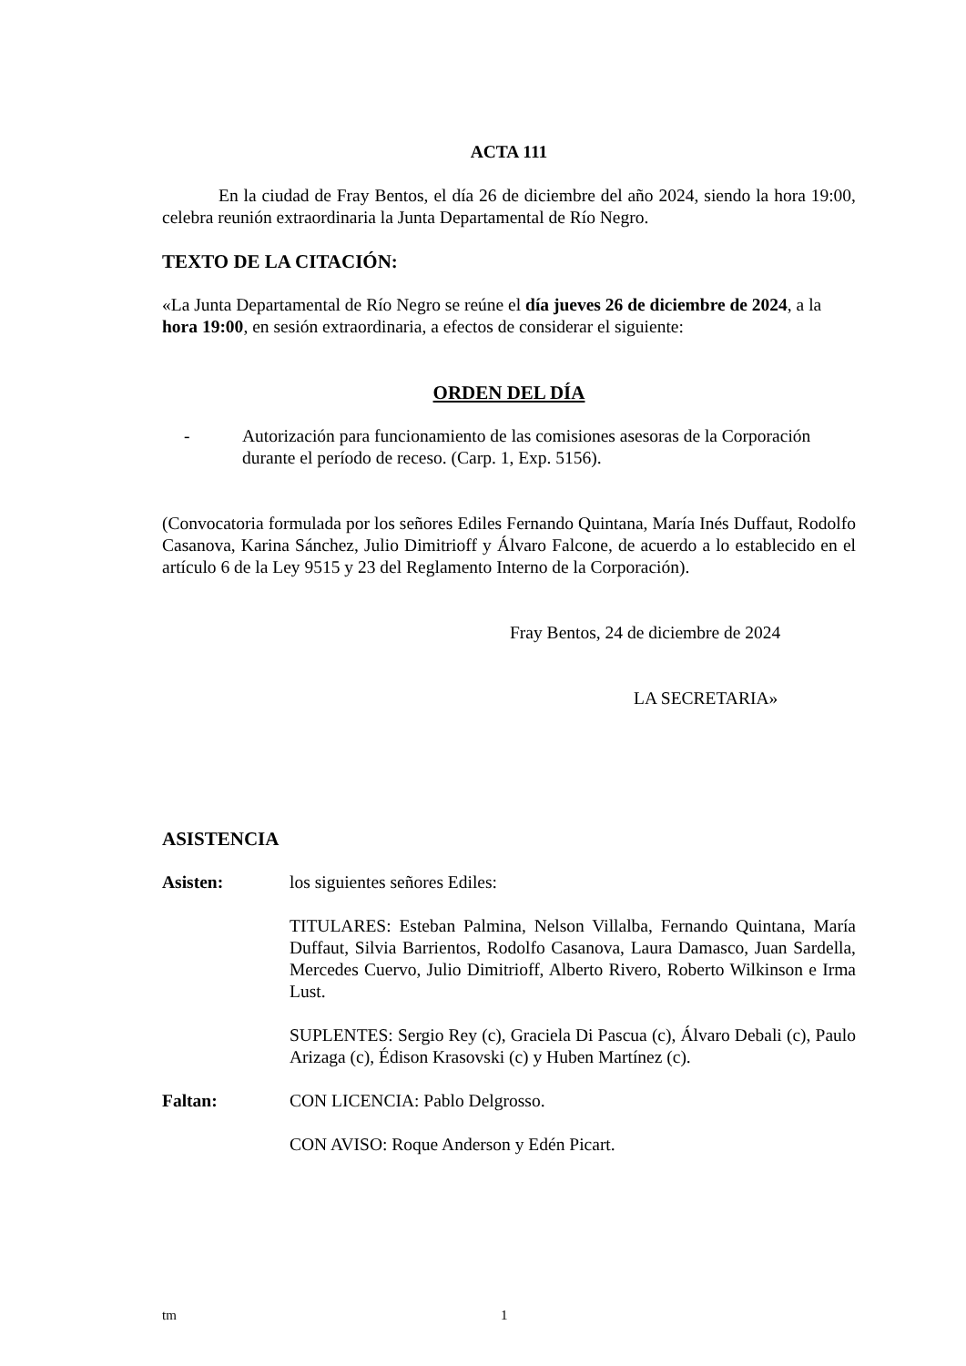ACTA 111
En la ciudad de Fray Bentos, el día 26 de diciembre del año 2024, siendo la hora 19:00, celebra reunión extraordinaria la Junta Departamental de Río Negro.
TEXTO DE LA CITACIÓN:
«La Junta Departamental de Río Negro se reúne el día jueves 26 de diciembre de 2024, a la hora 19:00, en sesión extraordinaria, a efectos de considerar el siguiente:
ORDEN DEL DÍA
- Autorización para funcionamiento de las comisiones asesoras de la Corporación durante el período de receso. (Carp. 1, Exp. 5156).
(Convocatoria formulada por los señores Ediles Fernando Quintana, María Inés Duffaut, Rodolfo Casanova, Karina Sánchez, Julio Dimitrioff y Álvaro Falcone, de acuerdo a lo establecido en el artículo 6 de la Ley 9515 y 23 del Reglamento Interno de la Corporación).
Fray Bentos, 24 de diciembre de 2024
LA SECRETARIA»
ASISTENCIA
Asisten: los siguientes señores Ediles:
TITULARES: Esteban Palmina, Nelson Villalba, Fernando Quintana, María Duffaut, Silvia Barrientos, Rodolfo Casanova, Laura Damasco, Juan Sardella, Mercedes Cuervo, Julio Dimitrioff, Alberto Rivero, Roberto Wilkinson e Irma Lust.
SUPLENTES: Sergio Rey (c), Graciela Di Pascua (c), Álvaro Debali (c), Paulo Arizaga (c), Édison Krasovski (c) y Huben Martínez (c).
Faltan: CON LICENCIA: Pablo Delgrosso.
CON AVISO: Roque Anderson y Edén Picart.
tm 1